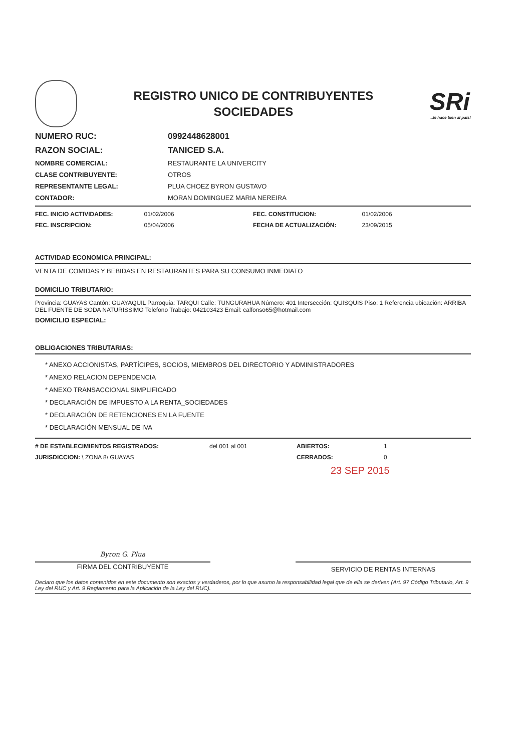REGISTRO UNICO DE CONTRIBUYENTES
SOCIEDADES
SRi...le hace bien al país!
NUMERO RUC: 0992448628001
RAZON SOCIAL: TANICED S.A.
NOMBRE COMERCIAL: RESTAURANTE LA UNIVERCITY
CLASE CONTRIBUYENTE: OTROS
REPRESENTANTE LEGAL: PLUA CHOEZ BYRON GUSTAVO
CONTADOR: MORAN DOMINGUEZ MARIA NEREIRA
FEC. INICIO ACTIVIDADES: 01/02/2006 FEC. CONSTITUCION: 01/02/2006
FEC. INSCRIPCION: 05/04/2006 FECHA DE ACTUALIZACIÓN: 23/09/2015
ACTIVIDAD ECONOMICA PRINCIPAL:
VENTA DE COMIDAS Y BEBIDAS EN RESTAURANTES PARA SU CONSUMO INMEDIATO
DOMICILIO TRIBUTARIO:
Provincia: GUAYAS Cantón: GUAYAQUIL Parroquia: TARQUI Calle: TUNGURAHUA Número: 401 Intersección: QUISQUIS Piso: 1 Referencia ubicación: ARRIBA DEL FUENTE DE SODA NATURISSIMO Telefono Trabajo: 042103423 Email: calfonso65@hotmail.com
DOMICILIO ESPECIAL:
OBLIGACIONES TRIBUTARIAS:
* ANEXO ACCIONISTAS, PARTÍCIPES, SOCIOS, MIEMBROS DEL DIRECTORIO Y ADMINISTRADORES
* ANEXO RELACION DEPENDENCIA
* ANEXO TRANSACCIONAL SIMPLIFICADO
* DECLARACIÓN DE IMPUESTO A LA RENTA_SOCIEDADES
* DECLARACIÓN DE RETENCIONES EN LA FUENTE
* DECLARACIÓN MENSUAL DE IVA
# DE ESTABLECIMIENTOS REGISTRADOS:
del 001 al 001 ABIERTOS: 1
JURISDICCION: \ ZONA 8\ GUAYAS CERRADOS: 0
23 SEP 2015
Byron G. Plua
FIRMA DEL CONTRIBUYENTE
SERVICIO DE RENTAS INTERNAS
Declaro que los datos contenidos en este documento son exactos y verdaderos, por lo que asumo la responsabilidad legal que de ella se deriven (Art. 97 Código Tributario, Art. 9 Ley del RUC y Art. 9 Reglamento para la Aplicación de la Ley del RUC).